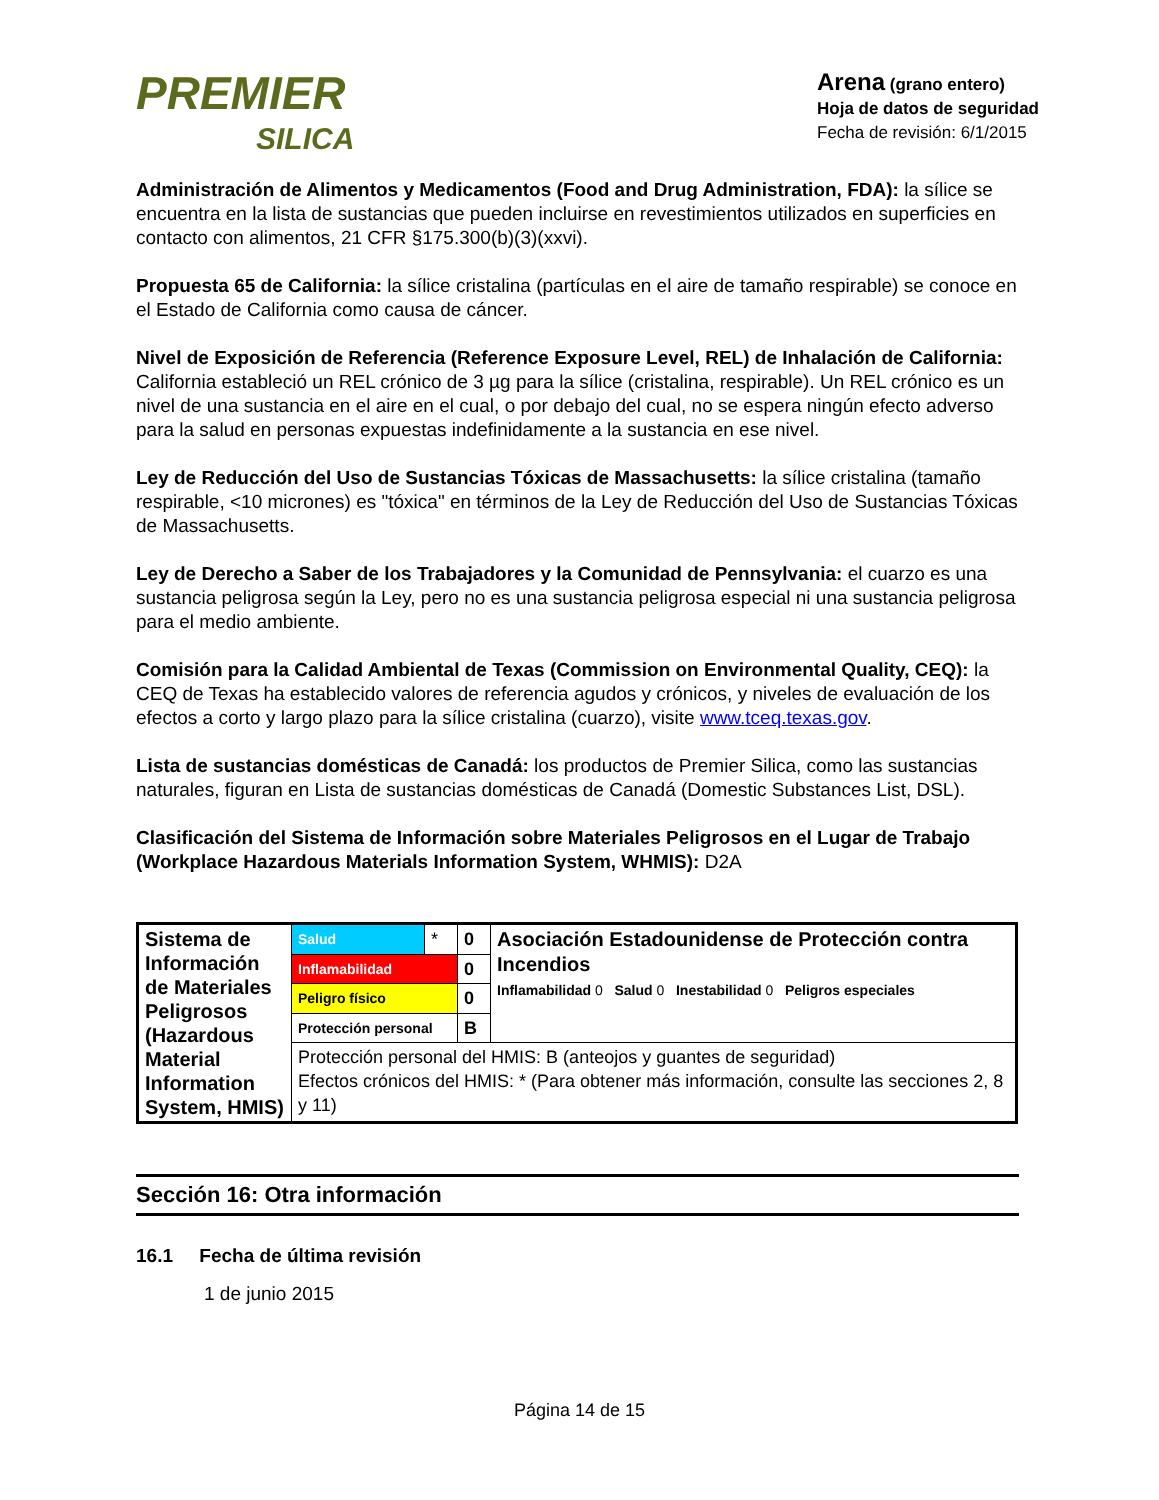PREMIER
SILICA
Arena (grano entero)
Hoja de datos de seguridad
Fecha de revisión: 6/1/2015
Administración de Alimentos y Medicamentos (Food and Drug Administration, FDA): la sílice se encuentra en la lista de sustancias que pueden incluirse en revestimientos utilizados en superficies en contacto con alimentos, 21 CFR §175.300(b)(3)(xxvi).
Propuesta 65 de California: la sílice cristalina (partículas en el aire de tamaño respirable) se conoce en el Estado de California como causa de cáncer.
Nivel de Exposición de Referencia (Reference Exposure Level, REL) de Inhalación de California: California estableció un REL crónico de 3 µg para la sílice (cristalina, respirable). Un REL crónico es un nivel de una sustancia en el aire en el cual, o por debajo del cual, no se espera ningún efecto adverso para la salud en personas expuestas indefinidamente a la sustancia en ese nivel.
Ley de Reducción del Uso de Sustancias Tóxicas de Massachusetts: la sílice cristalina (tamaño respirable, <10 micrones) es "tóxica" en términos de la Ley de Reducción del Uso de Sustancias Tóxicas de Massachusetts.
Ley de Derecho a Saber de los Trabajadores y la Comunidad de Pennsylvania: el cuarzo es una sustancia peligrosa según la Ley, pero no es una sustancia peligrosa especial ni una sustancia peligrosa para el medio ambiente.
Comisión para la Calidad Ambiental de Texas (Commission on Environmental Quality, CEQ): la CEQ de Texas ha establecido valores de referencia agudos y crónicos, y niveles de evaluación de los efectos a corto y largo plazo para la sílice cristalina (cuarzo), visite www.tceq.texas.gov.
Lista de sustancias domésticas de Canadá: los productos de Premier Silica, como las sustancias naturales, figuran en Lista de sustancias domésticas de Canadá (Domestic Substances List, DSL).
Clasificación del Sistema de Información sobre Materiales Peligrosos en el Lugar de Trabajo (Workplace Hazardous Materials Information System, WHMIS): D2A
| Sistema de Información de Materiales Peligrosos (Hazardous Material Information System, HMIS) | Salud | * | 0 | Asociación Estadounidense de Protección contra Incendios Inflamabilidad 0 Salud 0 Inestabilidad 0 Peligros especiales |
| | Inflamabilidad | | 0 | |
| | Peligro físico | | 0 | |
| | Protección personal | | B | |
| | Protección personal del HMIS: B (anteojos y guantes de seguridad) Efectos crónicos del HMIS: * (Para obtener más información, consulte las secciones 2, 8 y 11) | | | |
Sección 16: Otra información
16.1 Fecha de última revisión
1 de junio 2015
Página 14 de 15